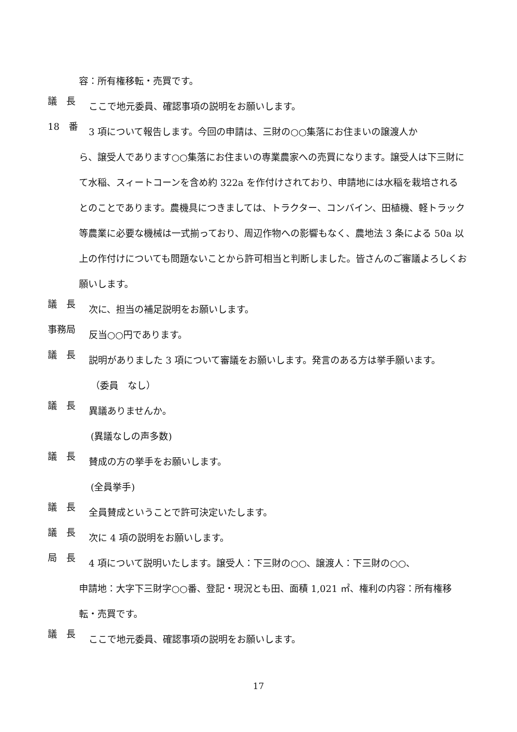容：所有権移転・売買です。
議　長
ここで地元委員、確認事項の説明をお願いします。
18　番
3 項について報告します。今回の申請は、三財の○○集落にお住まいの譲渡人か
ら、譲受人であります○○集落にお住まいの専業農家への売買になります。譲受人は下三財にて水稲、スィートコーンを含め約 322a を作付けされており、申請地には水稲を栽培されるとのことであります。農機具につきましては、トラクター、コンバイン、田植機、軽トラック等農業に必要な機械は一式揃っており、周辺作物への影響もなく、農地法 3 条による 50a 以上の作付けについても問題ないことから許可相当と判断しました。皆さんのご審議よろしくお願いします。
議　長
次に、担当の補足説明をお願いします。
事務局
反当○○円であります。
議　長
説明がありました 3 項について審議をお願いします。発言のある方は挙手願います。
（委員　なし）
議　長
異議ありませんか。
(異議なしの声多数)
議　長
賛成の方の挙手をお願いします。
(全員挙手)
議　長
全員賛成ということで許可決定いたします。
議　長
次に 4 項の説明をお願いします。
局　長
4 項について説明いたします。譲受人：下三財の○○、譲渡人：下三財の○○、
申請地：大字下三財字○○番、登記・現況とも田、面積 1,021 ㎡、権利の内容：所有権移転・売買です。
議　長
ここで地元委員、確認事項の説明をお願いします。
17